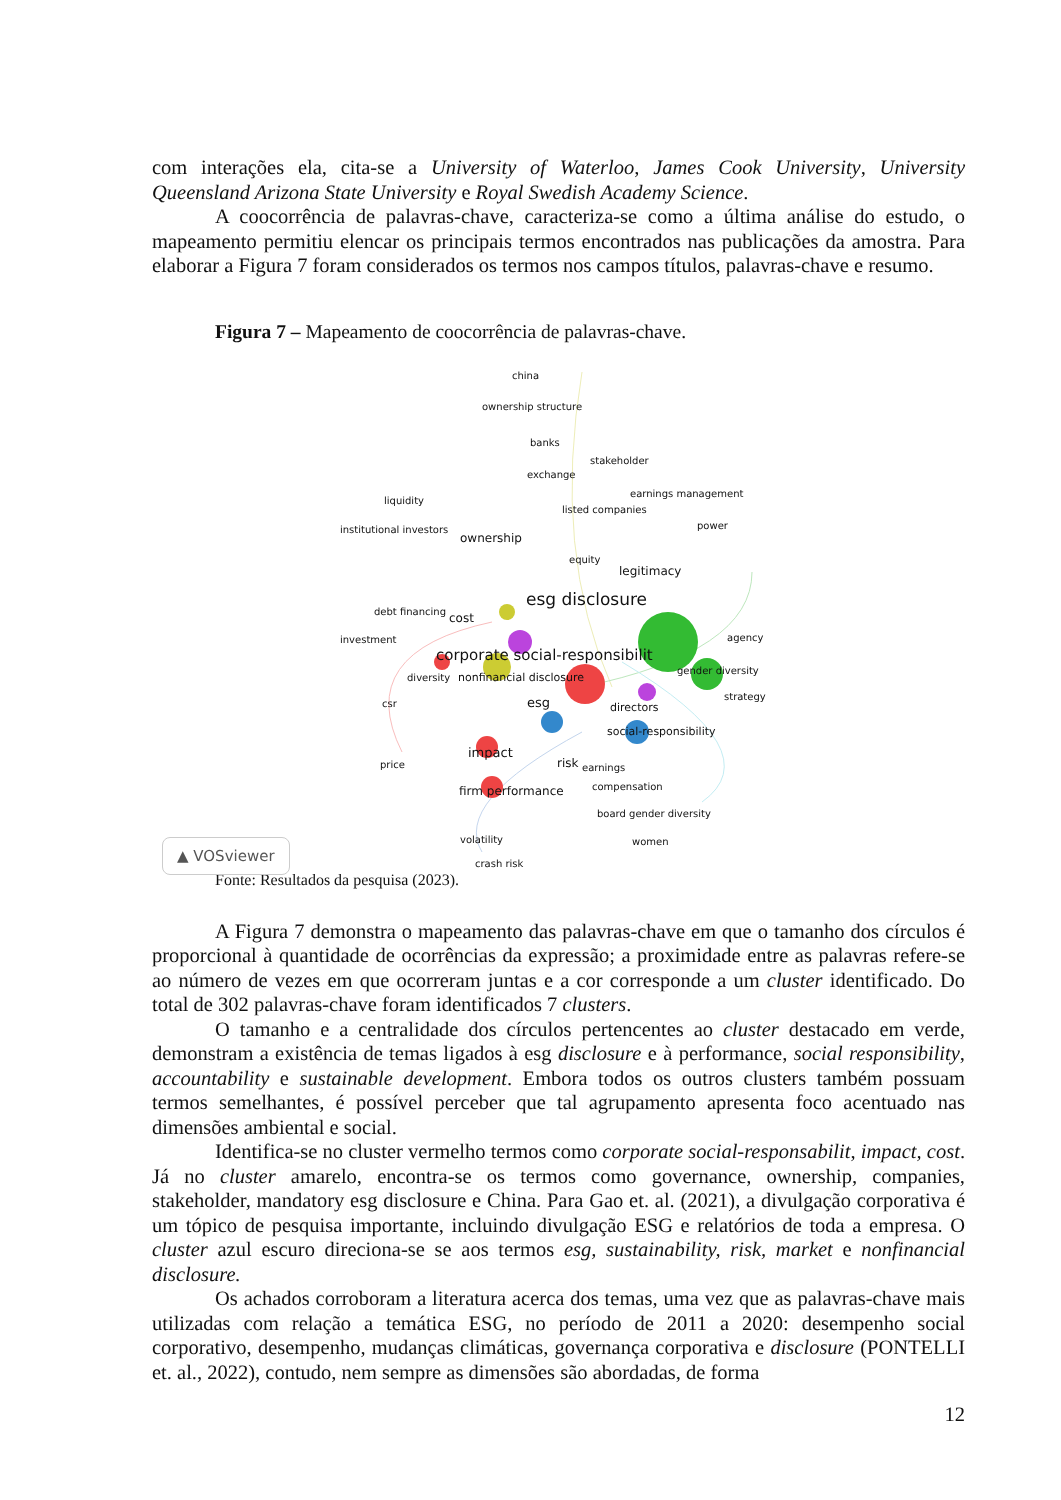com interações ela, cita-se a University of Waterloo, James Cook University, University Queensland Arizona State University e Royal Swedish Academy Science.
A coocorrência de palavras-chave, caracteriza-se como a última análise do estudo, o mapeamento permitiu elencar os principais termos encontrados nas publicações da amostra. Para elaborar a Figura 7 foram considerados os termos nos campos títulos, palavras-chave e resumo.
Figura 7 – Mapeamento de coocorrência de palavras-chave.
china
ownership structure
banks
stakeholder
exchange
earnings management
liquidity
listed companies
power institutional investors
ownership
equity
legitimacy
esg disclosure
debt financing
cost
agency investment
corporate social-responsibilit
gender diversity
diversity nonfinancial disclosure
strategy
csr esg directors
social-responsibility
impact
price risk earnings
compensation firm performance
board gender diversity
volatility women
crash risk
▲ VOSviewer
Fonte: Resultados da pesquisa (2023).
A Figura 7 demonstra o mapeamento das palavras-chave em que o tamanho dos círculos é proporcional à quantidade de ocorrências da expressão; a proximidade entre as palavras refere-se ao número de vezes em que ocorreram juntas e a cor corresponde a um cluster identificado. Do total de 302 palavras-chave foram identificados 7 clusters.
O tamanho e a centralidade dos círculos pertencentes ao cluster destacado em verde, demonstram a existência de temas ligados à esg disclosure e à performance, social responsibility, accountability e sustainable development. Embora todos os outros clusters também possuam termos semelhantes, é possível perceber que tal agrupamento apresenta foco acentuado nas dimensões ambiental e social.
Identifica-se no cluster vermelho termos como corporate social-responsabilit, impact, cost. Já no cluster amarelo, encontra-se os termos como governance, ownership, companies, stakeholder, mandatory esg disclosure e China. Para Gao et. al. (2021), a divulgação corporativa é um tópico de pesquisa importante, incluindo divulgação ESG e relatórios de toda a empresa. O cluster azul escuro direciona-se se aos termos esg, sustainability, risk, market e nonfinancial disclosure.
Os achados corroboram a literatura acerca dos temas, uma vez que as palavras-chave mais utilizadas com relação a temática ESG, no período de 2011 a 2020: desempenho social corporativo, desempenho, mudanças climáticas, governança corporativa e disclosure (PONTELLI et. al., 2022), contudo, nem sempre as dimensões são abordadas, de forma
12